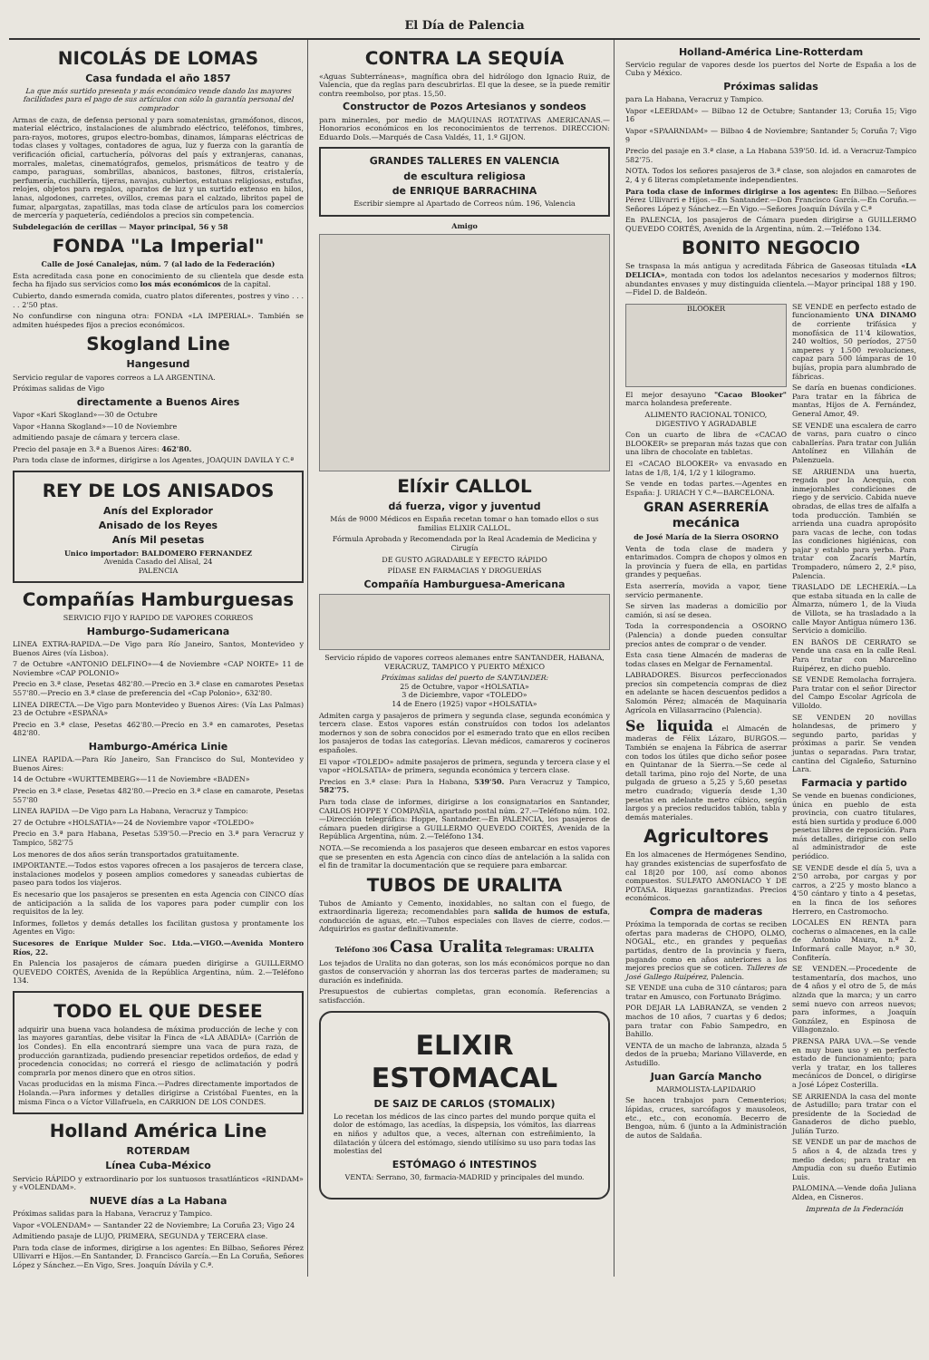El Día de Palencia
NICOLÁS DE LOMAS
Casa fundada el año 1857
La que más surtido presenta y más económico vende dando las mayores facilidades para el pago de sus artículos con sólo la garantía personal del comprador
Armas de caza, de defensa personal y para somatenistas, gramófonos, discos, material eléctrico, instalaciones de alumbrado eléctrico, teléfonos, timbres, para-rayos, motores, grupos electro-bombas, dinamos, lámparas eléctricas de todas clases y voltages, contadores de agua, luz y fuerza con la garantía de verificación oficial, cartuchería, pólvoras del país y extranjeras, cananas, morrales, maletas, cinematógrafos, gemelos, prismáticos de teatro y de campo, paraguas, sombrillas, abanicos, bastones, filtros, cristalería, perfumería, cuchillería, tijeras, navajas, cubiertos, estatuas religiosas, estufas, relojes, objetos para regalos, aparatos de luz y un surtido extenso en hilos, lanas, algodones, carretes, ovillos, cremas para el calzado, libritos papel de fumar, alpargatas, zapatillas, mas toda clase de artículos para los comercios de mercería y paquetería, cediéndolos a precios sin competencia.
Subdelegación de cerillas — Mayor principal, 56 y 58
FONDA "La Imperial"
Calle de José Canalejas, núm. 7 (al lado de la Federación)
Esta acreditada casa pone en conocimiento de su clientela que desde esta fecha ha fijado sus servicios como los más económicos de la capital.
Cubierto, dando esmerada comida, cuatro platos diferentes, postres y vino . . . . . 2'50 ptas.
No confundirse con ninguna otra: FONDA «LA IMPERIAL». También se admiten huéspedes fijos a precios económicos.
Skogland Line
Hangesund
Servicio regular de vapores correos a LA ARGENTINA.
Próximas salidas de Vigo
directamente a Buenos Aires
Vapor «Kari Skogland»—30 de Octubre
Vapor «Hanna Skogland»—10 de Noviembre
admitiendo pasaje de cámara y tercera clase.
Precio del pasaje en 3.ª a Buenos Aires: 462'80.
Para toda clase de informes, dirigirse a los Agentes, JOAQUIN DAVILA Y C.ª
REY DE LOS ANISADOS
Anís del Explorador
Anisado de los Reyes
Anís Mil pesetas
Unico importador: BALDOMERO FERNANDEZ
Avenida Casado del Alisal, 24
PALENCIA
Compañías Hamburguesas
SERVICIO FIJO Y RAPIDO DE VAPORES CORREOS
Hamburgo-Sudamericana
LINEA EXTRA-RAPIDA.—De Vigo para Río Janeiro, Santos, Montevideo y Buenos Aires (vía Lisboa).
7 de Octubre «ANTONIO DELFINO»—4 de Noviembre «CAP NORTE» 11 de Noviembre «CAP POLONIO»
Precio en 3.ª clase, Pesetas 482'80.—Precio en 3.ª clase en camarotes Pesetas 557'80.—Precio en 3.ª clase de preferencia del «Cap Polonio», 632'80.
LINEA DIRECTA.—De Vigo para Montevideo y Buenos Aires: (Vía Las Palmas) 23 de Octubre «ESPAÑA»
Precio en 3.ª clase, Pesetas 462'80.—Precio en 3.ª en camarotes, Pesetas 482'80.
Hamburgo-América Linie
LINEA RAPIDA.—Para Río Janeiro, San Francisco do Sul, Montevideo y Buenos Aires:
14 de Octubre «WURTTEMBERG»—11 de Noviembre «BADEN»
Precio en 3.ª clase, Pesetas 482'80.—Precio en 3.ª clase en camarote, Pesetas 557'80
LINEA RAPIDA —De Vigo para La Habana, Veracruz y Tampico:
27 de Octubre «HOLSATIA»—24 de Noviembre vapor «TOLEDO»
Precio en 3.ª para Habana, Pesetas 539'50.—Precio en 3.ª para Veracruz y Tampico, 582'75
Los menores de dos años serán transportados gratuitamente.
IMPORTANTE.—Todos estos vapores ofrecen a los pasajeros de tercera clase, instalaciones modelos y poseen amplios comedores y saneadas cubiertas de paseo para todos los viajeros.
Es necesario que los pasajeros se presenten en esta Agencia con CINCO días de anticipación a la salida de los vapores para poder cumplir con los requisitos de la ley.
Informes, folletos y demás detalles los facilitan gustosa y prontamente los Agentes en Vigo:
Sucesores de Enrique Mulder Soc. Ltda.—VIGO.—Avenida Montero Ríos, 22.
En Palencia los pasajeros de cámara pueden dirigirse a GUILLERMO QUEVEDO CORTÉS, Avenida de la República Argentina, núm. 2.—Teléfono 134.
TODO EL QUE DESEE
adquirir una buena vaca holandesa de máxima producción de leche y con las mayores garantías, debe visitar la Finca de «LA ABADIA» (Carrión de los Condes). En ella encontrará siempre una vaca de pura raza, de producción garantizada, pudiendo presenciar repetidos ordeños, de edad y procedencia conocidas; no correrá el riesgo de aclimatación y podrá comprarla por menos dinero que en otros sitios.
Vacas producidas en la misma Finca.—Padres directamente importados de Holanda.—Para informes y detalles dirigirse a Cristóbal Fuentes, en la misma Finca o a Víctor Villafruela, en CARRION DE LOS CONDES.
Holland América Line
ROTERDAM
Línea Cuba-México
Servicio RÁPIDO y extraordinario por los suntuosos trasatlánticos «RINDAM» y «VOLENDAM».
NUEVE días a La Habana
Próximas salidas para la Habana, Veracruz y Tampico.
Vapor «VOLENDAM» — Santander 22 de Noviembre; La Coruña 23; Vigo 24
Admitiendo pasaje de LUJO, PRIMERA, SEGUNDA y TERCERA clase.
Para toda clase de informes, dirigirse a los agentes: En Bilbao, Señores Pérez Ullivarri e Hijos.—En Santander, D. Francisco García.—En La Coruña, Señores López y Sánchez.—En Vigo, Sres. Joaquín Dávila y C.ª.
CONTRA LA SEQUÍA
«Aguas Subterráneas», magnífica obra del hidrólogo don Ignacio Ruiz, de Valencia, que da reglas para descubrirlas. El que la desee, se la puede remitir contra reembolso, por ptas. 15,50.
Constructor de Pozos Artesianos y sondeos
para minerales, por medio de MAQUINAS ROTATIVAS AMERICANAS.—Honorarios económicos en los reconocimientos de terrenos. DIRECCION: Eduardo Dols.—Marqués de Casa Valdés, 11, 1.º GIJON.
GRANDES TALLERES EN VALENCIA
de escultura religiosa
de ENRIQUE BARRACHINA
Escribir siempre al Apartado de Correos núm. 196, Valencia
Amigo
Elíxir CALLOL
dá fuerza, vigor y juventud
Más de 9000 Médicos en España recetan tomar o han tomado ellos o sus familias ELIXIR CALLOL.
Fórmula Aprobada y Recomendada por la Real Academia de Medicina y Cirugía
DE GUSTO AGRADABLE Y EFECTO RÁPIDO
PÍDASE EN FARMACIAS Y DROGUERÍAS
Compañía Hamburguesa-Americana
Servicio rápido de vapores correos alemanes entre SANTANDER, HABANA, VERACRUZ, TAMPICO Y PUERTO MÉXICO
Próximas salidas del puerto de SANTANDER:
25 de Octubre, vapor «HOLSATIA»
3 de Diciembre, vapor «TOLEDO»
14 de Enero (1925) vapor «HOLSATIA»
Admiten carga y pasajeros de primera y segunda clase, segunda económica y tercera clase. Estos vapores están construídos con todos los adelantos modernos y son de sobra conocidos por el esmerado trato que en ellos reciben los pasajeros de todas las categorías. Llevan médicos, camareros y cocineros españoles.
El vapor «TOLEDO» admite pasajeros de primera, segunda y tercera clase y el vapor «HOLSATIA» de primera, segunda económica y tercera clase.
Precios en 3.ª clase: Para la Habana, 539'50. Para Veracruz y Tampico, 582'75.
Para toda clase de informes, dirigirse a los consignatarios en Santander, CARLOS HOPPE Y COMPAÑIA, apartado postal núm. 27.—Teléfono núm. 102.—Dirección telegráfica: Hoppe, Santander.—En PALENCIA, los pasajeros de cámara pueden dirigirse a GUILLERMO QUEVEDO CORTÉS, Avenida de la República Argentina, núm. 2.—Teléfono 134.
NOTA.—Se recomienda a los pasajeros que deseen embarcar en estos vapores que se presenten en esta Agencia con cinco días de antelación a la salida con el fin de tramitar la documentación que se requiere para embarcar.
TUBOS DE URALITA
Tubos de Amianto y Cemento, inoxidables, no saltan con el fuego, de extraordinaria ligereza; recomendables para salida de humos de estufa, conducción de aguas, etc.—Tubos especiales con llaves de cierre, codos.—Adquirirlos es gastar definitivamente.
Teléfono 306 Casa Uralita Telegramas: URALITA
Los tejados de Uralita no dan goteras, son los más económicos porque no dan gastos de conservación y ahorran las dos terceras partes de maderamen; su duración es indefinida.
Presupuestos de cubiertas completas, gran economía. Referencias a satisfacción.
ELIXIR ESTOMACAL
DE SAIZ DE CARLOS (STOMALIX)
Lo recetan los médicos de las cinco partes del mundo porque quita el dolor de estómago, las acedías, la dispepsia, los vómitos, las diarreas en niños y adultos que, a veces, alternan con estreñimiento, la dilatación y úlcera del estómago, siendo utilísimo su uso para todas las molestias del
ESTÓMAGO ó INTESTINOS
VENTA: Serrano, 30, farmacia-MADRID y principales del mundo.
Holland-América Line-Rotterdam
Servicio regular de vapores desde los puertos del Norte de España a los de Cuba y México.
Próximas salidas
para La Habana, Veracruz y Tampico.
Vapor «LEERDAM» — Bilbao 12 de Octubre; Santander 13; Coruña 15; Vigo 16
Vapor «SPAARNDAM» — Bilbao 4 de Noviembre; Santander 5; Coruña 7; Vigo 9
Precio del pasaje en 3.ª clase, a La Habana 539'50. Id. id. a Veracruz-Tampico 582'75.
NOTA. Todos los señores pasajeros de 3.ª clase, son alojados en camarotes de 2, 4 y 6 literas completamente independientes.
Para toda clase de informes dirigirse a los agentes: En Bilbao.—Señores Pérez Ullivarri e Hijos.—En Santander.—Don Francisco García.—En Coruña.—Señores López y Sánchez.—En Vigo.—Señores Joaquín Dávila y C.ª
En PALENCIA, los pasajeros de Cámara pueden dirigirse a GUILLERMO QUEVEDO CORTÉS, Avenida de la Argentina, núm. 2.—Teléfono 134.
BONITO NEGOCIO
Se traspasa la más antigua y acreditada Fábrica de Gaseosas titulada «LA DELICIA», montada con todos los adelantos necesarios y modernos filtros; abundantes envases y muy distinguida clientela.—Mayor principal 188 y 190.—Fidel D. de Baldeón.
BLOOKER
El mejor desayuno "Cacao Blooker" marca holandesa preferente.
ALIMENTO RACIONAL TONICO, DIGESTIVO Y AGRADABLE
Con un cuarto de libra de «CACAO BLOOKER» se preparan más tazas que con una libra de chocolate en tabletas.
El «CACAO BLOOKER» va envasado en latas de 1/8, 1/4, 1/2 y 1 kilogramo.
Se vende en todas partes.—Agentes en España: J. URIACH Y C.ª—BARCELONA.
GRAN ASERRERÍA mecánica
de José María de la Sierra OSORNO
Venta de toda clase de madera y entarimados. Compra de chopos y olmos en la provincia y fuera de ella, en partidas grandes y pequeñas.
Esta aserrería, movida a vapor, tiene servicio permanente.
Se sirven las maderas a domicilio por camión, si así se desea.
Toda la correspondencia a OSORNO (Palencia) a donde pueden consultar precios antes de comprar o de vender.
Esta casa tiene Almacén de maderas de todas clases en Melgar de Fernamental.
LABRADORES. Bisurcos perfeccionados precios sin competencia compras de diez en adelante se hacen descuentos pedidos a Salomón Pérez; almacén de Maquinaria Agrícola en Villasarracino (Palencia).
Se liquida el Almacén de maderas de Félix Lázaro, BURGOS.—También se enajena la Fábrica de aserrar con todos los útiles que dicho señor posee en Quintanar de la Sierra.—Se cede al detall tarima, pino rojo del Norte, de una pulgada de grueso a 5,25 y 5,60 pesetas metro cuadrado; viguería desde 1,30 pesetas en adelante metro cúbico, según largos y a precios reducidos tablón, tabla y demás materiales.
Agricultores
En los almacenes de Hermógenes Sendino, hay grandes existencias de superfosfato de cal 18|20 por 100, así como abonos compuestos. SULFATO AMONIACO Y DE POTASA. Riquezas garantizadas. Precios económicos.
Compra de maderas
Próxima la temporada de cortas se reciben ofertas para maderas de CHOPO, OLMO, NOGAL, etc., en grandes y pequeñas partidas, dentro de la provincia y fuera, pagando como en años anteriores a los mejores precios que se coticen. Talleres de José Gallego Ruipérez, Palencia.
SE VENDE una cuba de 310 cántaros; para tratar en Amusco, con Fortunato Brágimo.
POR DEJAR LA LABRANZA, se venden 2 machos de 10 años, 7 cuartas y 6 dedos; para tratar con Fabio Sampedro, en Bahillo.
VENTA de un macho de labranza, alzada 5 dedos de la prueba; Mariano Villaverde, en Astudillo.
Juan García Mancho
MARMOLISTA-LAPIDARIO
Se hacen trabajos para Cementerios; lápidas, cruces, sarcófagos y mausoleos, etc., etc., con economía. Becerro de Bengoa, núm. 6 (junto a la Administración de autos de Saldaña.
SE VENDE en perfecto estado de funcionamiento UNA DINAMO de corriente trifásica y monofásica de 11'4 kilowatios, 240 woltios, 50 períodos, 27'50 amperes y 1.500 revoluciones, capaz para 500 lámparas de 10 bujías, propia para alumbrado de fábricas.
Se daría en buenas condiciones. Para tratar en la fábrica de mantas, Hijos de A. Fernández, General Amor, 49.
SE VENDE una escalera de carro de varas, para cuatro o cinco caballerías. Para tratar con Julián Antolínez en Villahán de Palenzuela.
SE ARRIENDA una huerta, regada por la Acequia, con inmejorables condiciones de riego y de servicio. Cabida nueve obradas, de ellas tres de alfalfa a toda producción. También se arrienda una cuadra apropósito para vacas de leche, con todas las condiciones higiénicas, con pajar y establo para yerba. Para tratar con Zacarís Martín, Trompadero, número 2, 2.º piso, Palencia.
TRASLADO DE LECHERÍA.—La que estaba situada en la calle de Almarza, número 1, de la Viuda de Villota, se ha trasladado a la calle Mayor Antigua número 136. Servicio a domicilio.
EN BAÑOS DE CERRATO se vende una casa en la calle Real. Para tratar con Marcelino Ruipérez, en dicho pueblo.
SE VENDE Remolacha forrajera. Para tratar con el señor Director del Campo Escolar Agrícola de Villoldo.
SE VENDEN 20 novillas holandesas, de primero y segundo parto, paridas y próximas a parir. Se venden juntas o separadas. Para tratar, cantina del Cigaleño, Saturnino Lara.
Farmacia y partido
Se vende en buenas condiciones, única en pueblo de esta provincia, con cuatro titulares, está bien surtida y produce 6.000 pesetas libres de reposición. Para más detalles, dirigirse con sello al administrador de este periódico.
SE VENDE desde el día 5, uva a 2'50 arroba, por cargas y por carros, a 2'25 y mosto blanco a 4'50 cántaro y tinto a 4 pesetas, en la finca de los señores Herrero, en Castromocho.
LOCALES EN RENTA para cocheras o almacenes, en la calle de Antonio Maura, n.º 2. Informará calle Mayor, n.º 30, Confitería.
SE VENDEN.—Procedente de testamentaría, dos machos, uno de 4 años y el otro de 5, de más alzada que la marca; y un carro semi nuevo con arreos nuevos; para informes, a Joaquín González, en Espinosa de Villagonzalo.
PRENSA PARA UVA.—Se vende en muy buen uso y en perfecto estado de funcionamiento; para verla y tratar, en los talleres mecánicos de Doncel, o dirigirse a José López Costerilla.
SE ARRIENDA la casa del monte de Astudillo; para tratar con el presidente de la Sociedad de Ganaderos de dicho pueblo, Julián Turzo.
SE VENDE un par de machos de 5 años a 4, de alzada tres y medio dedos; para tratar en Ampudia con su dueño Eutimio Luis.
PALOMINA.—Vende doña Juliana Aldea, en Cisneros.
Imprenta de la Federación